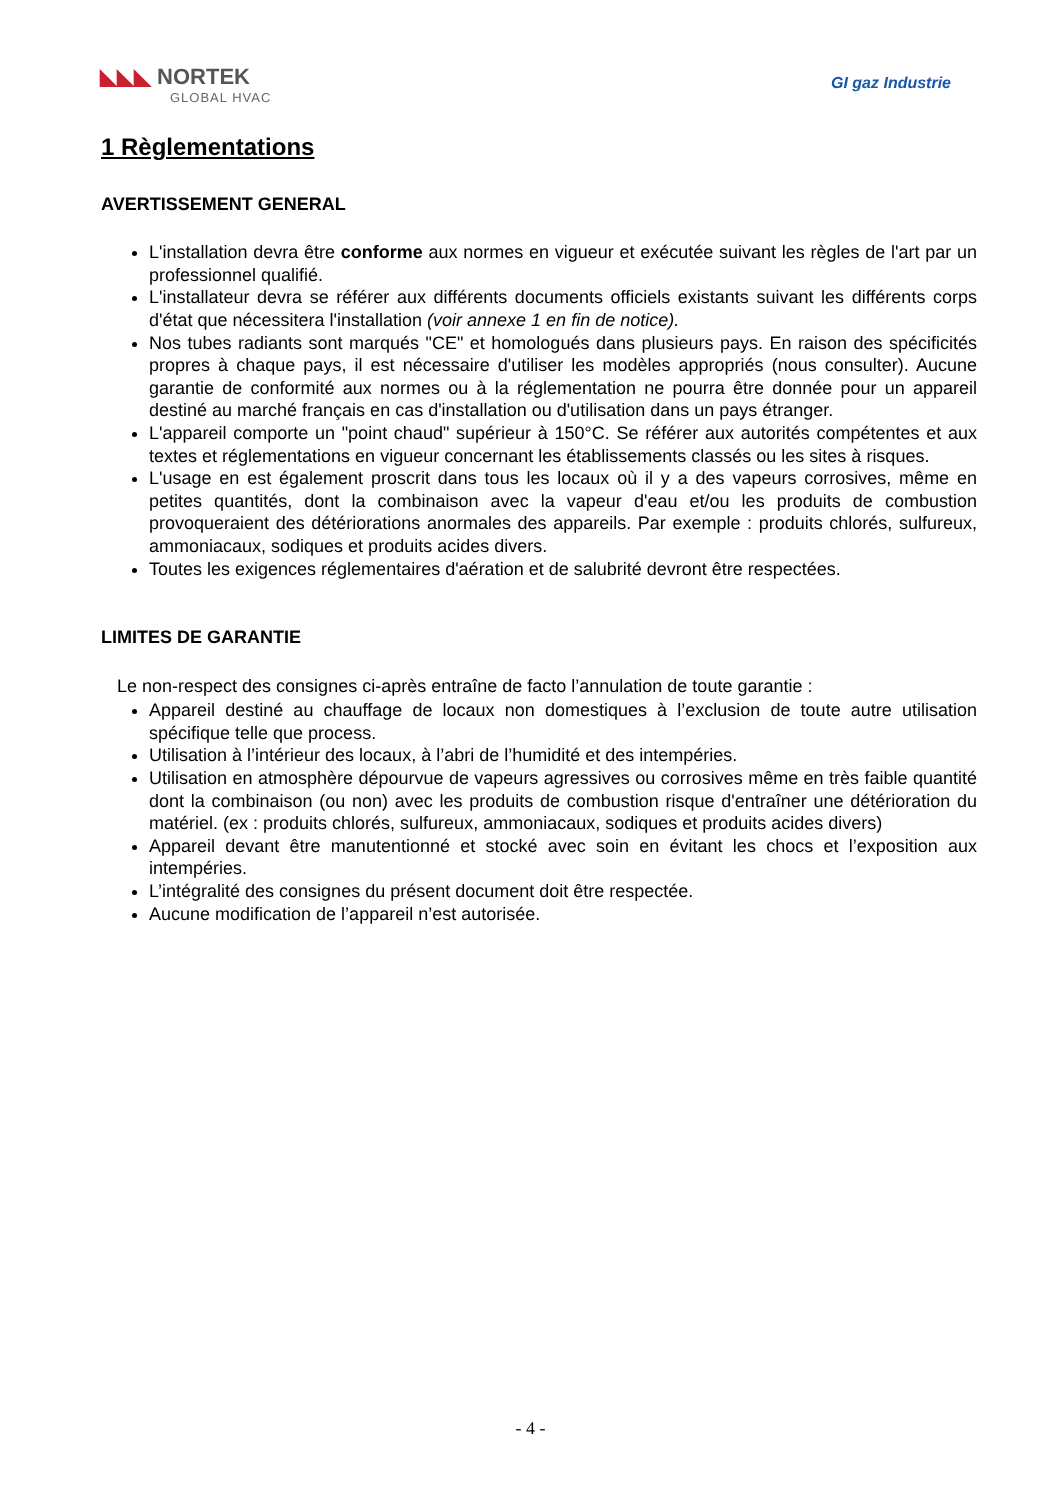◣◣◣ NORTEK
GLOBAL HVAC
GI gaz Industrie
1 Règlementations
AVERTISSEMENT GENERAL
L'installation devra être conforme aux normes en vigueur et exécutée suivant les règles de l'art par un professionnel qualifié.
L'installateur devra se référer aux différents documents officiels existants suivant les différents corps d'état que nécessitera l'installation (voir annexe 1 en fin de notice).
Nos tubes radiants sont marqués "CE" et homologués dans plusieurs pays. En raison des spécificités propres à chaque pays, il est nécessaire d'utiliser les modèles appropriés (nous consulter). Aucune garantie de conformité aux normes ou à la réglementation ne pourra être donnée pour un appareil destiné au marché français en cas d'installation ou d'utilisation dans un pays étranger.
L'appareil comporte un "point chaud" supérieur à 150°C. Se référer aux autorités compétentes et aux textes et réglementations en vigueur concernant les établissements classés ou les sites à risques.
L'usage en est également proscrit dans tous les locaux où il y a des vapeurs corrosives, même en petites quantités, dont la combinaison avec la vapeur d'eau et/ou les produits de combustion provoqueraient des détériorations anormales des appareils. Par exemple : produits chlorés, sulfureux, ammoniacaux, sodiques et produits acides divers.
Toutes les exigences réglementaires d'aération et de salubrité devront être respectées.
LIMITES DE GARANTIE
Le non-respect des consignes ci-après entraîne de facto l’annulation de toute garantie :
Appareil destiné au chauffage de locaux non domestiques à l’exclusion de toute autre utilisation spécifique telle que process.
Utilisation à l’intérieur des locaux, à l’abri de l’humidité et des intempéries.
Utilisation en atmosphère dépourvue de vapeurs agressives ou corrosives même en très faible quantité dont la combinaison (ou non) avec les produits de combustion risque d'entraîner une détérioration du matériel. (ex : produits chlorés, sulfureux, ammoniacaux, sodiques et produits acides divers)
Appareil devant être manutentionné et stocké avec soin en évitant les chocs et l’exposition aux intempéries.
L’intégralité des consignes du présent document doit être respectée.
Aucune modification de l’appareil n’est autorisée.
- 4 -